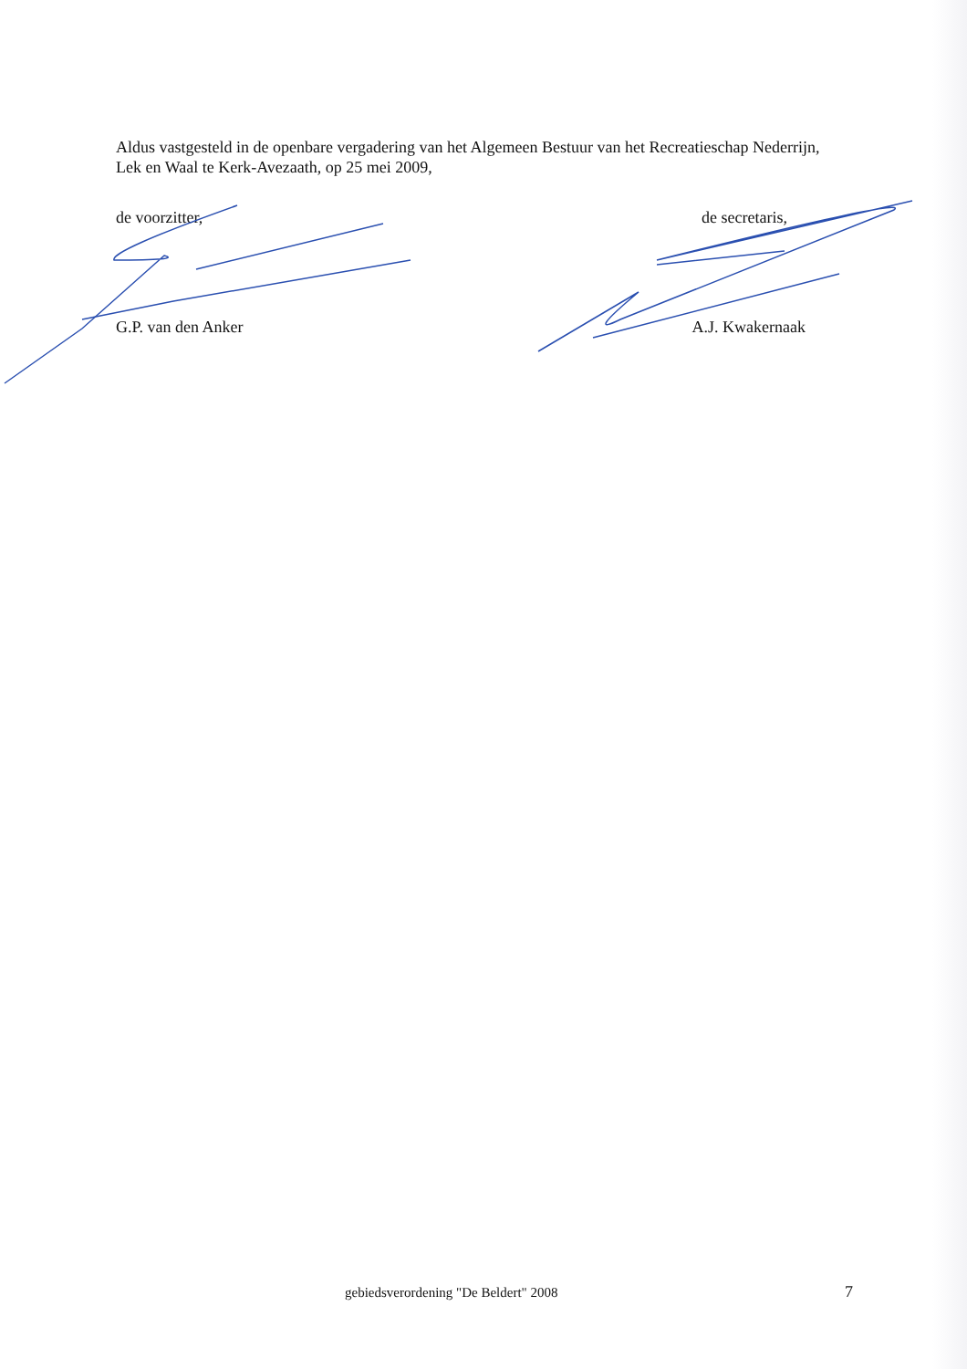Aldus vastgesteld in de openbare vergadering van het Algemeen Bestuur van het Recreatieschap Nederrijn, Lek en Waal te Kerk-Avezaath, op 25 mei 2009,
de voorzitter, de secretaris,
G.P. van den Anker A.J. Kwakernaak
gebiedsverordening "De Beldert" 2008
7